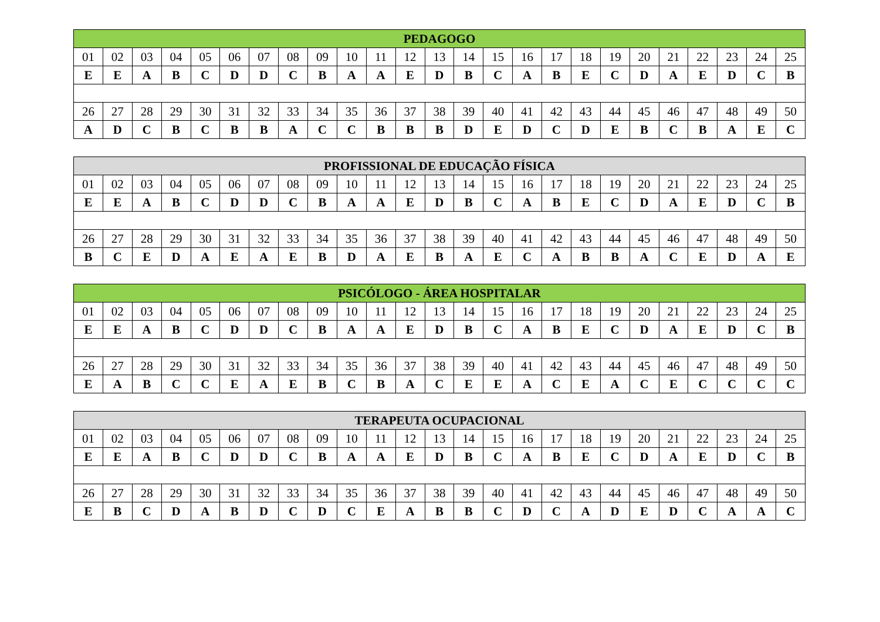| PEDAGOGO | | | | | | | | | | | | | | | | | | | | | | | | |
| --- | --- | --- | --- | --- | --- | --- | --- | --- | --- | --- | --- | --- | --- | --- | --- | --- | --- | --- | --- | --- | --- | --- | --- | --- |
| 01 | 02 | 03 | 04 | 05 | 06 | 07 | 08 | 09 | 10 | 11 | 12 | 13 | 14 | 15 | 16 | 17 | 18 | 19 | 20 | 21 | 22 | 23 | 24 | 25 |
| E | E | A | B | C | D | D | C | B | A | A | E | D | B | C | A | B | E | C | D | A | E | D | C | B |
| 26 | 27 | 28 | 29 | 30 | 31 | 32 | 33 | 34 | 35 | 36 | 37 | 38 | 39 | 40 | 41 | 42 | 43 | 44 | 45 | 46 | 47 | 48 | 49 | 50 |
| A | D | C | B | C | B | B | A | C | C | B | B | B | D | E | D | C | D | E | B | C | B | A | E | C |
| PROFISSIONAL DE EDUCAÇÃO FÍSICA | | | | | | | | | | | | | | | | | | | | | | | | |
| --- | --- | --- | --- | --- | --- | --- | --- | --- | --- | --- | --- | --- | --- | --- | --- | --- | --- | --- | --- | --- | --- | --- | --- | --- |
| 01 | 02 | 03 | 04 | 05 | 06 | 07 | 08 | 09 | 10 | 11 | 12 | 13 | 14 | 15 | 16 | 17 | 18 | 19 | 20 | 21 | 22 | 23 | 24 | 25 |
| E | E | A | B | C | D | D | C | B | A | A | E | D | B | C | A | B | E | C | D | A | E | D | C | B |
| 26 | 27 | 28 | 29 | 30 | 31 | 32 | 33 | 34 | 35 | 36 | 37 | 38 | 39 | 40 | 41 | 42 | 43 | 44 | 45 | 46 | 47 | 48 | 49 | 50 |
| B | C | E | D | A | E | A | E | B | D | A | E | B | A | E | C | A | B | B | A | C | E | D | A | E |
| PSICÓLOGO - ÁREA HOSPITALAR | | | | | | | | | | | | | | | | | | | | | | | | |
| --- | --- | --- | --- | --- | --- | --- | --- | --- | --- | --- | --- | --- | --- | --- | --- | --- | --- | --- | --- | --- | --- | --- | --- | --- |
| 01 | 02 | 03 | 04 | 05 | 06 | 07 | 08 | 09 | 10 | 11 | 12 | 13 | 14 | 15 | 16 | 17 | 18 | 19 | 20 | 21 | 22 | 23 | 24 | 25 |
| E | E | A | B | C | D | D | C | B | A | A | E | D | B | C | A | B | E | C | D | A | E | D | C | B |
| 26 | 27 | 28 | 29 | 30 | 31 | 32 | 33 | 34 | 35 | 36 | 37 | 38 | 39 | 40 | 41 | 42 | 43 | 44 | 45 | 46 | 47 | 48 | 49 | 50 |
| E | A | B | C | C | E | A | E | B | C | B | A | C | E | E | A | C | E | A | C | E | C | C | C | C |
| TERAPEUTA OCUPACIONAL | | | | | | | | | | | | | | | | | | | | | | | | |
| --- | --- | --- | --- | --- | --- | --- | --- | --- | --- | --- | --- | --- | --- | --- | --- | --- | --- | --- | --- | --- | --- | --- | --- | --- |
| 01 | 02 | 03 | 04 | 05 | 06 | 07 | 08 | 09 | 10 | 11 | 12 | 13 | 14 | 15 | 16 | 17 | 18 | 19 | 20 | 21 | 22 | 23 | 24 | 25 |
| E | E | A | B | C | D | D | C | B | A | A | E | D | B | C | A | B | E | C | D | A | E | D | C | B |
| 26 | 27 | 28 | 29 | 30 | 31 | 32 | 33 | 34 | 35 | 36 | 37 | 38 | 39 | 40 | 41 | 42 | 43 | 44 | 45 | 46 | 47 | 48 | 49 | 50 |
| E | B | C | D | A | B | D | C | D | C | E | A | B | B | C | D | C | A | D | E | D | C | A | A | C |